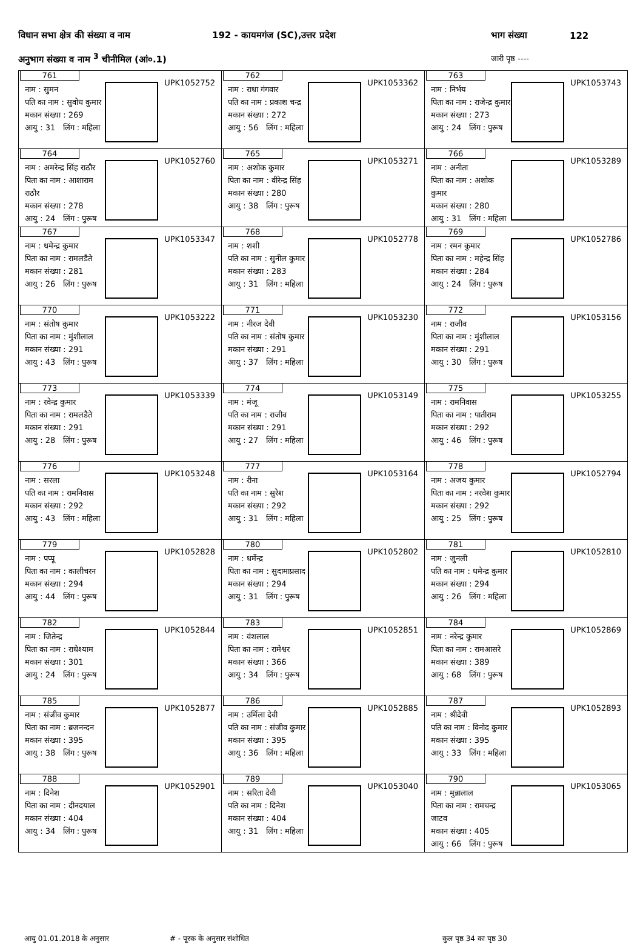विधान सभा क्षेत्र की संख्या व नाम 192 - कायमगंज (SC),उत्तर प्रदेश भाग संख्या 122
अनुभाग संख्या व नाम <sup>3</sup> चीनीमिल (आं०.1) जारी पृष्ठ ----
| 761 UPK1052752 नाम : सुमन पति का नाम : सुवोध कुमार मकान संख्या : 269 आयु : 31 लिंग : महिला | 762 UPK1053362 नाम : राधा गंगवार पति का नाम : प्रकाश चन्द्र मकान संख्या : 272 आयु : 56 लिंग : महिला | 763 UPK1053743 नाम : निर्भय पिता का नाम : राजेन्द्र कुमार मकान संख्या : 273 आयु : 24 लिंग : पुरूष |
| 764 UPK1052760 नाम : अमरेन्द्र सिंह राठौर पिता का नाम : आशाराम राठौर मकान संख्या : 278 आयु : 24 लिंग : पुरूष | 765 UPK1053271 नाम : अशोक कुमार पिता का नाम : वीरेन्द्र सिंह मकान संख्या : 280 आयु : 38 लिंग : पुरूष | 766 UPK1053289 नाम : अनीता पिता का नाम : अशोक कुमार मकान संख्या : 280 आयु : 31 लिंग : महिला |
| 767 UPK1053347 नाम : धमेन्द्र कुमार पिता का नाम : रामलडैते मकान संख्या : 281 आयु : 26 लिंग : पुरूष | 768 UPK1052778 नाम : शशी पति का नाम : सुनील कुमार मकान संख्या : 283 आयु : 31 लिंग : महिला | 769 UPK1052786 नाम : रमन कुमार पिता का नाम : महेन्द्र सिंह मकान संख्या : 284 आयु : 24 लिंग : पुरूष |
| 770 UPK1053222 नाम : संतोष कुमार पिता का नाम : मुंशीलाल मकान संख्या : 291 आयु : 43 लिंग : पुरूष | 771 UPK1053230 नाम : नीरज देवी पति का नाम : संतोष कुमार मकान संख्या : 291 आयु : 37 लिंग : महिला | 772 UPK1053156 नाम : राजीव पिता का नाम : मुंशीलाल मकान संख्या : 291 आयु : 30 लिंग : पुरूष |
| 773 UPK1053339 नाम : रवेन्द्र कुमार पिता का नाम : रामलडैते मकान संख्या : 291 आयु : 28 लिंग : पुरूष | 774 UPK1053149 नाम : मंजू पति का नाम : राजीव मकान संख्या : 291 आयु : 27 लिंग : महिला | 775 UPK1053255 नाम : रामनिवास पिता का नाम : पातीराम मकान संख्या : 292 आयु : 46 लिंग : पुरूष |
| 776 UPK1053248 नाम : सरला पति का नाम : रामनिवास मकान संख्या : 292 आयु : 43 लिंग : महिला | 777 UPK1053164 नाम : रीना पति का नाम : सुरेश मकान संख्या : 292 आयु : 31 लिंग : महिला | 778 UPK1052794 नाम : अजय कुमार पिता का नाम : नरवेश कुमार मकान संख्या : 292 आयु : 25 लिंग : पुरूष |
| 779 UPK1052828 नाम : पप्पू पिता का नाम : कालीचरन मकान संख्या : 294 आयु : 44 लिंग : पुरूष | 780 UPK1052802 नाम : धर्मेन्द्र पिता का नाम : सुदामाप्रसाद मकान संख्या : 294 आयु : 31 लिंग : पुरूष | 781 UPK1052810 नाम : जुनली पति का नाम : धमेन्द्र कुमार मकान संख्या : 294 आयु : 26 लिंग : महिला |
| 782 UPK1052844 नाम : जितेन्द्र पिता का नाम : राधेश्याम मकान संख्या : 301 आयु : 24 लिंग : पुरूष | 783 UPK1052851 नाम : वंशलाल पिता का नाम : रामेश्वर मकान संख्या : 366 आयु : 34 लिंग : पुरूष | 784 UPK1052869 नाम : नरेन्द्र कुमार पिता का नाम : रामआसरे मकान संख्या : 389 आयु : 68 लिंग : पुरूष |
| 785 UPK1052877 नाम : संजीव कुमार पिता का नाम : ब्रजनन्दन मकान संख्या : 395 आयु : 38 लिंग : पुरूष | 786 UPK1052885 नाम : उर्मिला देवी पति का नाम : संजीव कुमार मकान संख्या : 395 आयु : 36 लिंग : महिला | 787 UPK1052893 नाम : श्रीदेवी पति का नाम : विनोद कुमार मकान संख्या : 395 आयु : 33 लिंग : महिला |
| 788 UPK1052901 नाम : दिनेश पिता का नाम : दीनदयाल मकान संख्या : 404 आयु : 34 लिंग : पुरूष | 789 UPK1053040 नाम : सरिता देवी पति का नाम : दिनेश मकान संख्या : 404 आयु : 31 लिंग : महिला | 790 UPK1053065 नाम : मुन्नालाल पिता का नाम : रामचन्द्र जाटव मकान संख्या : 405 आयु : 66 लिंग : पुरूष |
आयु 01.01.2018 के अनुसार # - पूरक के अनुसार संशोधित कुल पृष्ठ 34 का पृष्ठ 30